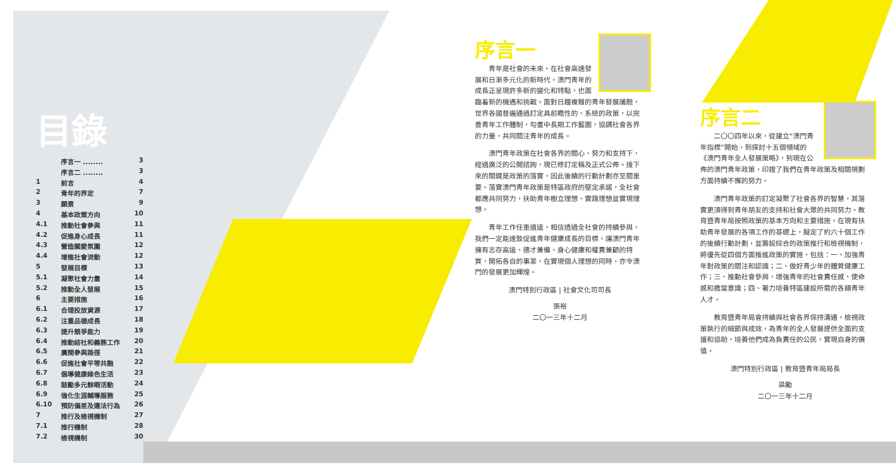目錄
序言一 ........ 3
序言二 ........ 3
1 前言 4
2 青年的界定 7
3 願景 9
4 基本政策方向 10
4.1 推動社會參與 11
4.2 促進身心成長 11
4.3 營造關愛氛圍 12
4.4 增進社會流動 12
5 發展目標 13
5.1 凝聚社會力量 14
5.2 推動全人發展 15
6 主要措施 16
6.1 合理投放資源 17
6.2 注重品德成長 18
6.3 提升競爭能力 19
6.4 推動結社和義務工作 20
6.5 廣開參與路徑 21
6.6 促進社會平等共融 22
6.7 倡導健康綠色生活 23
6.8 鼓勵多元餘暇活動 24
6.9 強化生涯輔導服務 25
6.10 預防偏差及違法行為 26
7 推行及檢視機制 27
7.1 推行機制 28
7.2 檢視機制 30
序言一
青年是社會的未來。在社會高速發展和日漸多元化的新時代，澳門青年的成長正呈現許多新的變化和特點，也面臨着新的機遇和挑戰。面對日趨複雜的青年發展議題，世界各國普遍通過訂定具前瞻性的、系統的政策，以完善青年工作體制，勾畫中長期工作藍圖，協調社會各界的力量，共同關注青年的成長。
澳門青年政策在社會各界的關心、努力和支持下，經過廣泛的公開諮詢，現已修訂定稿及正式公佈。接下來的關鍵是政策的落實，因此後續的行動計劃亦至關重要。落實澳門青年政策是特區政府的堅定承諾，全社會都應共同努力，扶助青年樹立理想、實踐理想並實現理想。
青年工作任重道遠，相信透過全社會的持續參與，我們一定能達致促進青年健康成長的目標，讓澳門青年擁有志存高遠、德才兼備、身心健康和權責兼顧的特質，開拓各自的事業，在實現個人理想的同時，亦令澳門的發展更加輝煌。
澳門特別行政區 | 社會文化司司長
張裕
二〇一三年十二月
序言二
二〇〇四年以來，從建立“澳門青年指標”開始，到探討十五個領域的《澳門青年全人發展策略》，到現在公佈的澳門青年政策，印證了我們在青年政策及相關規劃方面持續不懈的努力。
澳門青年政策的訂定凝聚了社會各界的智慧，其落實更須得到青年朋友的支持和社會大眾的共同努力。教育暨青年局按照政策的基本方向和主要措施，在現有扶助青年發展的各項工作的基礎上，擬定了約六十個工作的後續行動計劃，並籌設綜合的政策推行和檢視機制，將優先從四個方面推進政策的實施，包括：一、加強青年對政策的關注和認識；二、做好青少年的體質健康工作；三、推動社會參與，增強青年的社會責任感、使命感和擔當意識；四、著力培養特區建設所需的各類青年人才。
教育暨青年局會持續與社會各界保持溝通，檢視政策執行的細節與成效，為青年的全人發展提供全面的支援和協助，培養他們成為負責任的公民，實現自身的價值。
澳門特別行政區 | 教育暨青年局局長
梁勵
二〇一三年十二月